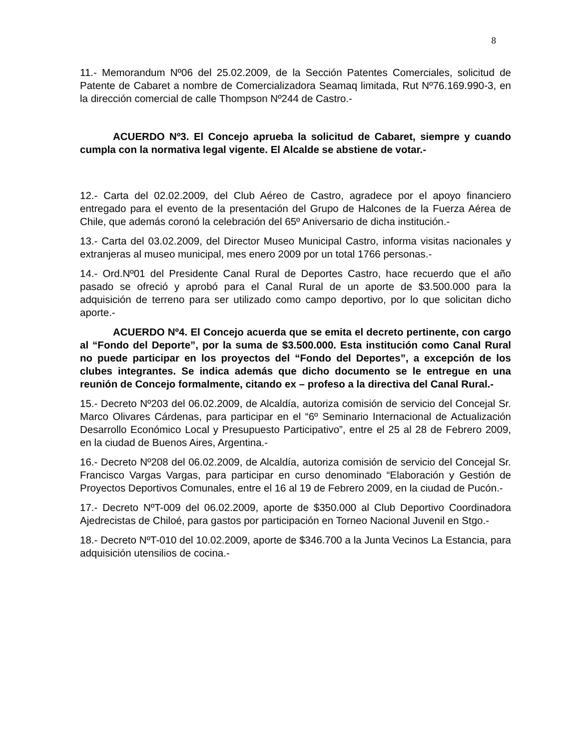8
11.- Memorandum Nº06 del 25.02.2009, de la Sección Patentes Comerciales, solicitud de Patente de Cabaret a nombre de Comercializadora Seamaq limitada, Rut Nº76.169.990-3, en la dirección comercial de calle Thompson Nº244 de Castro.-
ACUERDO Nº3. El Concejo aprueba la solicitud de Cabaret, siempre y cuando cumpla con la normativa legal vigente. El Alcalde se abstiene de votar.-
12.- Carta del 02.02.2009, del Club Aéreo de Castro, agradece por el apoyo financiero entregado para el evento de la presentación del Grupo de Halcones de la Fuerza Aérea de Chile, que además coronó la celebración del 65º Aniversario de dicha institución.-
13.- Carta del 03.02.2009, del Director Museo Municipal Castro, informa visitas nacionales y extranjeras al museo municipal, mes enero 2009 por un total 1766 personas.-
14.- Ord.Nº01 del Presidente Canal Rural de Deportes Castro, hace recuerdo que el año pasado se ofreció y aprobó para el Canal Rural de un aporte de $3.500.000 para la adquisición de terreno para ser utilizado como campo deportivo, por lo que solicitan dicho aporte.-
ACUERDO Nº4. El Concejo acuerda que se emita el decreto pertinente, con cargo al “Fondo del Deporte”, por la suma de $3.500.000. Esta institución como Canal Rural no puede participar en los proyectos del “Fondo del Deportes”, a excepción de los clubes integrantes. Se indica además que dicho documento se le entregue en una reunión de Concejo formalmente, citando ex – profeso a la directiva del Canal Rural.-
15.- Decreto Nº203 del 06.02.2009, de Alcaldía, autoriza comisión de servicio del Concejal Sr. Marco Olivares Cárdenas, para participar en el “6º Seminario Internacional de Actualización Desarrollo Económico Local y Presupuesto Participativo”, entre el 25 al 28 de Febrero 2009, en la ciudad de Buenos Aires, Argentina.-
16.- Decreto Nº208 del 06.02.2009, de Alcaldía, autoriza comisión de servicio del Concejal Sr. Francisco Vargas Vargas, para participar en curso denominado “Elaboración y Gestión de Proyectos Deportivos Comunales, entre el 16 al 19 de Febrero 2009, en la ciudad de Pucón.-
17.- Decreto NºT-009 del 06.02.2009, aporte de $350.000 al Club Deportivo Coordinadora Ajedrecistas de Chiloé, para gastos por participación en Torneo Nacional Juvenil en Stgo.-
18.- Decreto NºT-010 del 10.02.2009, aporte de $346.700 a la Junta Vecinos La Estancia, para adquisición utensilios de cocina.-